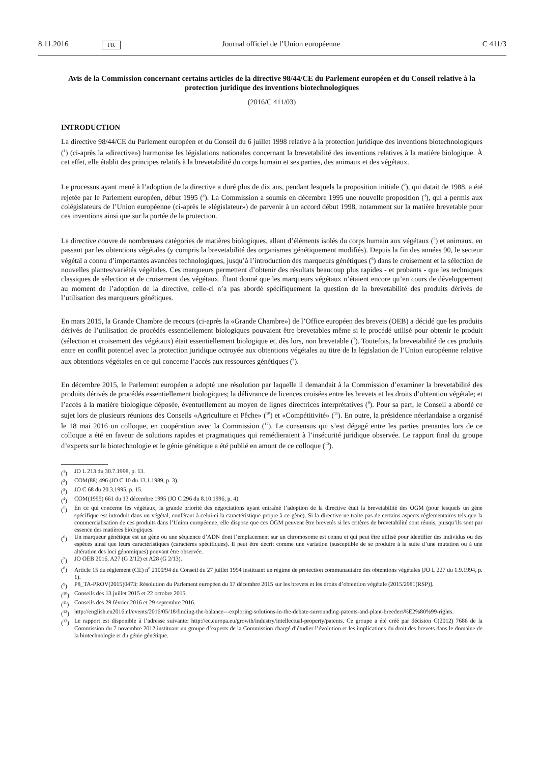8.11.2016 FR Journal officiel de l’Union européenne C 411/3
Avis de la Commission concernant certains articles de la directive 98/44/CE du Parlement européen et du Conseil relative à la protection juridique des inventions biotechnologiques
(2016/C 411/03)
INTRODUCTION
La directive 98/44/CE du Parlement européen et du Conseil du 6 juillet 1998 relative à la protection juridique des inventions biotechnologiques (<sup>1</sup>) (ci-après la «directive») harmonise les législations nationales concernant la brevetabilité des inventions relatives à la matière biologique. À cet effet, elle établit des principes relatifs à la brevetabilité du corps humain et ses parties, des animaux et des végétaux.
Le processus ayant mené à l’adoption de la directive a duré plus de dix ans, pendant lesquels la proposition initiale (<sup>2</sup>), qui datait de 1988, a été rejetée par le Parlement européen, début 1995 (<sup>3</sup>). La Commission a soumis en décembre 1995 une nouvelle proposition (<sup>4</sup>), qui a permis aux colégislateurs de l’Union européenne (ci-après le «législateur») de parvenir à un accord début 1998, notamment sur la matière brevetable pour ces inventions ainsi que sur la portée de la protection.
La directive couvre de nombreuses catégories de matières biologiques, allant d’éléments isolés du corps humain aux végétaux (<sup>5</sup>) et animaux, en passant par les obtentions végétales (y compris la brevetabilité des organismes génétiquement modifiés). Depuis la fin des années 90, le secteur végétal a connu d’importantes avancées technologiques, jusqu’à l’introduction des marqueurs génétiques (<sup>6</sup>) dans le croisement et la sélection de nouvelles plantes/variétés végétales. Ces marqueurs permettent d’obtenir des résultats beaucoup plus rapides - et probants - que les techniques classiques de sélection et de croisement des végétaux. Étant donné que les marqueurs végétaux n’étaient encore qu’en cours de développement au moment de l’adoption de la directive, celle-ci n’a pas abordé spécifiquement la question de la brevetabilité des produits dérivés de l’utilisation des marqueurs génétiques.
En mars 2015, la Grande Chambre de recours (ci-après la «Grande Chambre») de l’Office européen des brevets (OEB) a décidé que les produits dérivés de l’utilisation de procédés essentiellement biologiques pouvaient être brevetables même si le procédé utilisé pour obtenir le produit (sélection et croisement des végétaux) était essentiellement biologique et, dès lors, non brevetable (<sup>7</sup>). Toutefois, la brevetabilité de ces produits entre en conflit potentiel avec la protection juridique octroyée aux obtentions végétales au titre de la législation de l’Union européenne relative aux obtentions végétales en ce qui concerne l’accès aux ressources génétiques (<sup>8</sup>).
En décembre 2015, le Parlement européen a adopté une résolution par laquelle il demandait à la Commission d’examiner la brevetabilité des produits dérivés de procédés essentiellement biologiques; la délivrance de licences croisées entre les brevets et les droits d’obtention végétale; et l’accès à la matière biologique déposée, éventuellement au moyen de lignes directrices interprétatives (<sup>9</sup>). Pour sa part, le Conseil a abordé ce sujet lors de plusieurs réunions des Conseils «Agriculture et Pêche» (<sup>10</sup>) et «Compétitivité» (<sup>11</sup>). En outre, la présidence néerlandaise a organisé le 18 mai 2016 un colloque, en coopération avec la Commission (<sup>12</sup>). Le consensus qui s’est dégagé entre les parties prenantes lors de ce colloque a été en faveur de solutions rapides et pragmatiques qui remédieraient à l’insécurité juridique observée. Le rapport final du groupe d’experts sur la biotechnologie et le génie génétique a été publié en amont de ce colloque (<sup>13</sup>).
(<sup>1</sup>) JO L 213 du 30.7.1998, p. 13.
(<sup>2</sup>) COM(88) 496 (JO C 10 du 13.1.1989, p. 3).
(<sup>3</sup>) JO C 68 du 20.3.1995, p. 15.
(<sup>4</sup>) COM(1995) 661 du 13 décembre 1995 (JO C 296 du 8.10.1996, p. 4).
(<sup>5</sup>) En ce qui concerne les végétaux, la grande priorité des négociations ayant entraîné l’adoption de la directive était la brevetabilité des OGM (pour lesquels un gène spécifique est introduit dans un végétal, conférant à celui-ci la caractéristique propre à ce gène). Si la directive ne traite pas de certains aspects réglementaires tels que la commercialisation de ces produits dans l’Union européenne, elle dispose que ces OGM peuvent être brevetés si les critères de brevetabilité sont réunis, puisqu’ils sont par essence des matières biologiques.
(<sup>6</sup>) Un marqueur génétique est un gène ou une séquence d’ADN dont l’emplacement sur un chromosome est connu et qui peut être utilisé pour identifier des individus ou des espèces ainsi que leurs caractéristiques (caractères spécifiques). Il peut être décrit comme une variation (susceptible de se produire à la suite d’une mutation ou à une altération des loci génomiques) pouvant être observée.
(<sup>7</sup>) JO OEB 2016, A27 (G 2/12) et A28 (G 2/13).
(<sup>8</sup>) Article 15 du règlement (CE) n<sup>o</sup> 2100/94 du Conseil du 27 juillet 1994 instituant un régime de protection communautaire des obtentions végétales (JO L 227 du 1.9.1994, p. 1).
(<sup>9</sup>) P8_TA-PROV(2015)0473: Résolution du Parlement européen du 17 décembre 2015 sur les brevets et les droits d’obtention végétale (2015/2981(RSP)].
(<sup>10</sup>) Conseils des 13 juillet 2015 et 22 octobre 2015.
(<sup>11</sup>) Conseils des 29 février 2016 et 29 septembre 2016.
(<sup>12</sup>) http://english.eu2016.nl/events/2016/05/18/finding-the-balance---exploring-solutions-in-the-debate-surrounding-patents-and-plant-breeders%E2%80%99-rights.
(<sup>13</sup>) Le rapport est disponible à l’adresse suivante: http://ec.europa.eu/growth/industry/intellectual-property/patents. Ce groupe a été créé par décision C(2012) 7686 de la Commission du 7 novembre 2012 instituant un groupe d’experts de la Commission chargé d’étudier l’évolution et les implications du droit des brevets dans le domaine de la biotechnologie et du génie génétique.